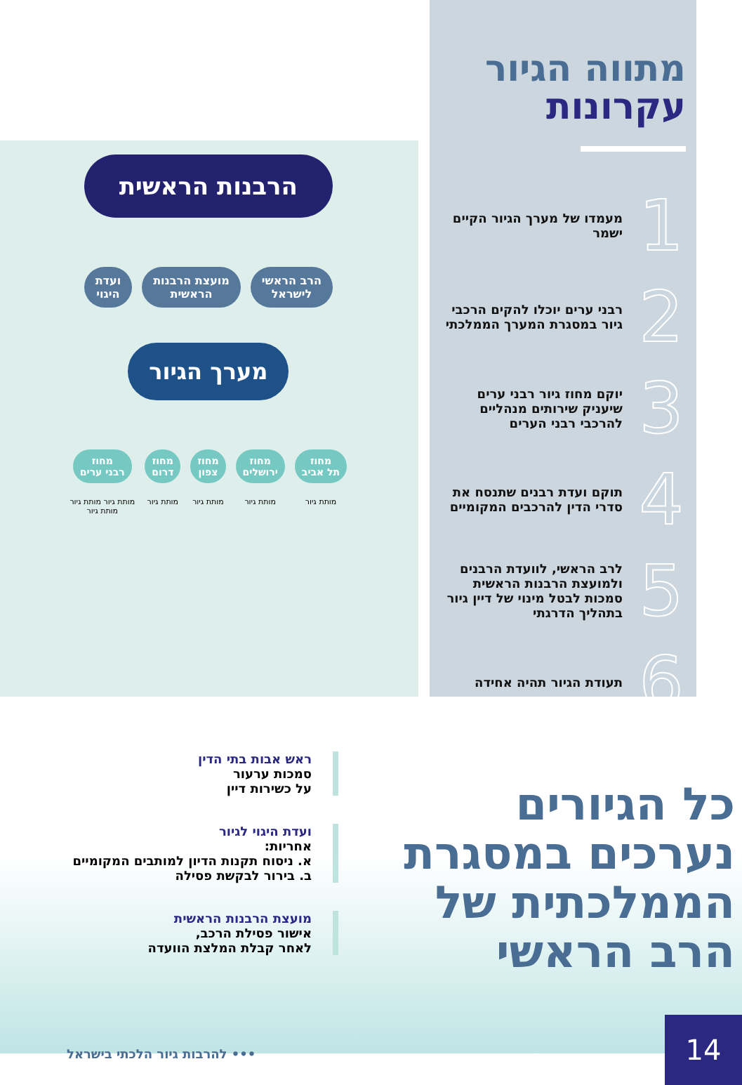מתווה הגיור
עקרונות
1
מעמדו של מערך הגיור הקיים ישמר
2
רבני ערים יוכלו להקים הרכבי גיור במסגרת המערך הממלכתי
3
יוקם מחוז גיור רבני ערים שיעניק שירותים מנהליים להרכבי רבני הערים
4
תוקם ועדת רבנים שתנסח את סדרי הדין להרכבים המקומיים
5
לרב הראשי, לוועדת הרבנים ולמועצת הרבנות הראשית סמכות לבטל מינוי של דיין גיור בתהליך הדרגתי
6
תעודת הגיור תהיה אחידה
הרבנות הראשית
הרב הראשי
לישראל
מועצת הרבנות
הראשית
ועדת
היגוי
מערך הגיור
מחוז
תל אביב
מותת גיור
מחוז
ירושלים
מותת גיור
מחוז
צפון
מותת גיור
מחוז
דרום
מותת גיור
מחוז
רבני ערים
מותת גיור מותת גיור
מותת גיור
ראש אבות בתי הדין
סמכות ערעור
על כשירות דיין
ועדת היגוי לגיור
אחריות:
א. ניסוח תקנות הדיון למותבים המקומיים
ב. בירור לבקשת פסילה
מועצת הרבנות הראשית
אישור פסילת הרכב,
לאחר קבלת המלצת הוועדה
כל הגיורים
נערכים במסגרת
הממלכתית של
הרב הראשי
••• להרבות גיור הלכתי בישראל
14